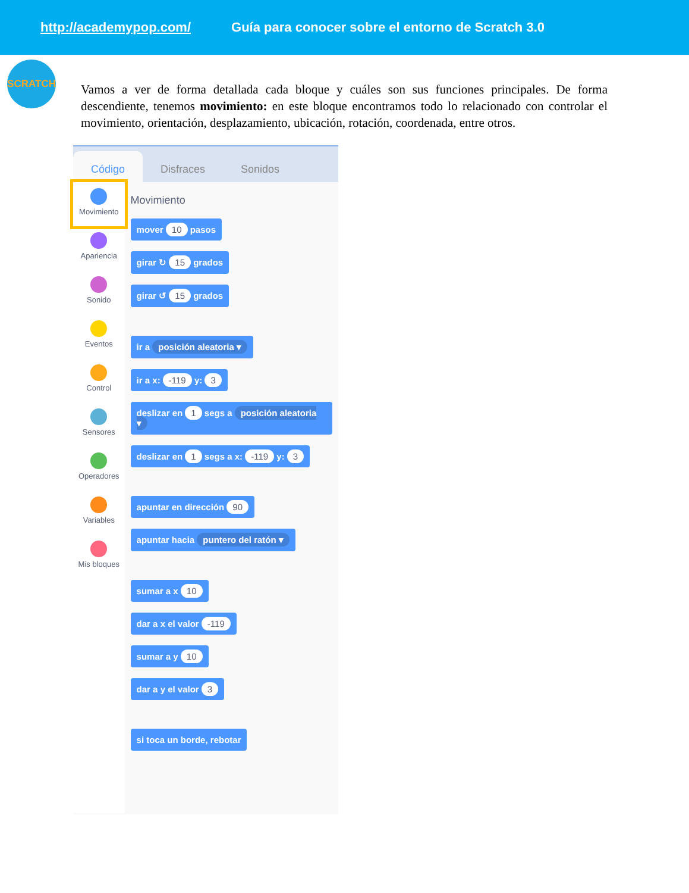http://academypop.com/ Guía para conocer sobre el entorno de Scratch 3.0
SCRATCH
Vamos a ver de forma detallada cada bloque y cuáles son sus funciones principales. De forma descendiente, tenemos movimiento: en este bloque encontramos todo lo relacionado con controlar el movimiento, orientación, desplazamiento, ubicación, rotación, coordenada, entre otros.
Código Disfraces Sonidos
Movimiento
Apariencia
Sonido
Eventos
Control
Sensores
Operadores
Variables
Mis bloques
Movimiento
mover 10 pasos
girar ↻ 15 grados
girar ↺ 15 grados ir a posición aleatoria ▾
ir a x: -119 y: 3
deslizar en 1 segs a posición aleatoria ▾
deslizar en 1 segs a x: -119 y: 3
apuntar en dirección 90
apuntar hacia puntero del ratón ▾
sumar a x 10
dar a x el valor -119
sumar a y 10
dar a y el valor 3
si toca un borde, rebotar